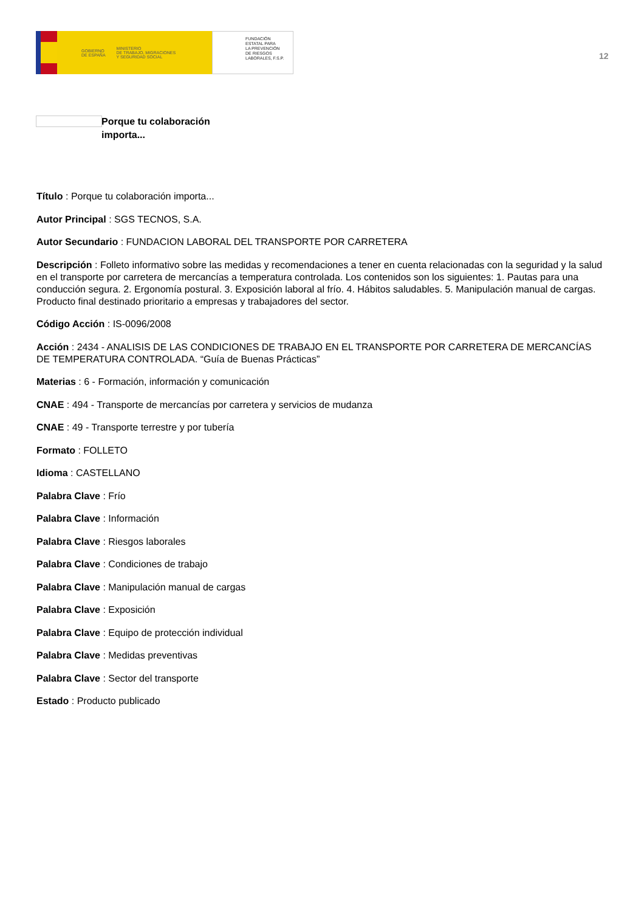GOBIERNO
DE ESPAÑA MINISTERIO
DE TRABAJO, MIGRACIONES
Y SEGURIDAD SOCIAL
FUNDACIÓN
ESTATAL PARA
LA PREVENCIÓN
DE RIESGOS
LABORALES, F.S.P.
12
Porque tu colaboración
importa...
Título : Porque tu colaboración importa...
Autor Principal : SGS TECNOS, S.A.
Autor Secundario : FUNDACION LABORAL DEL TRANSPORTE POR CARRETERA
Descripción : Folleto informativo sobre las medidas y recomendaciones a tener en cuenta relacionadas con la seguridad y la salud en el transporte por carretera de mercancías a temperatura controlada. Los contenidos son los siguientes: 1. Pautas para una conducción segura. 2. Ergonomía postural. 3. Exposición laboral al frío. 4. Hábitos saludables. 5. Manipulación manual de cargas. Producto final destinado prioritario a empresas y trabajadores del sector.
Código Acción : IS-0096/2008
Acción : 2434 - ANALISIS DE LAS CONDICIONES DE TRABAJO EN EL TRANSPORTE POR CARRETERA DE MERCANCÍAS DE TEMPERATURA CONTROLADA. “Guía de Buenas Prácticas”
Materias : 6 - Formación, información y comunicación
CNAE : 494 - Transporte de mercancías por carretera y servicios de mudanza
CNAE : 49 - Transporte terrestre y por tubería
Formato : FOLLETO
Idioma : CASTELLANO
Palabra Clave : Frío
Palabra Clave : Información
Palabra Clave : Riesgos laborales
Palabra Clave : Condiciones de trabajo
Palabra Clave : Manipulación manual de cargas
Palabra Clave : Exposición
Palabra Clave : Equipo de protección individual
Palabra Clave : Medidas preventivas
Palabra Clave : Sector del transporte
Estado : Producto publicado